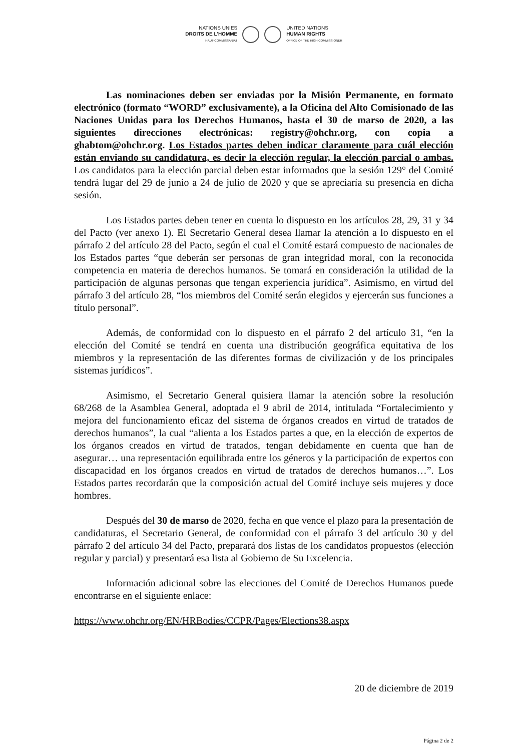NATIONS UNIES
DROITS DE L'HOMME
HAUT-COMMISSARIAT
UNITED NATIONS
HUMAN RIGHTS
OFFICE OF THE HIGH COMMISSIONER
Las nominaciones deben ser enviadas por la Misión Permanente, en formato electrónico (formato “WORD” exclusivamente), a la Oficina del Alto Comisionado de las Naciones Unidas para los Derechos Humanos, hasta el 30 de marso de 2020, a las siguientes direcciones electrónicas: registry@ohchr.org, con copia a ghabtom@ohchr.org. Los Estados partes deben indicar claramente para cuál elección están enviando su candidatura, es decir la elección regular, la elección parcial o ambas. Los candidatos para la elección parcial deben estar informados que la sesión 129° del Comité tendrá lugar del 29 de junio a 24 de julio de 2020 y que se apreciaría su presencia en dicha sesión.
Los Estados partes deben tener en cuenta lo dispuesto en los artículos 28, 29, 31 y 34 del Pacto (ver anexo 1). El Secretario General desea llamar la atención a lo dispuesto en el párrafo 2 del artículo 28 del Pacto, según el cual el Comité estará compuesto de nacionales de los Estados partes “que deberán ser personas de gran integridad moral, con la reconocida competencia en materia de derechos humanos. Se tomará en consideración la utilidad de la participación de algunas personas que tengan experiencia jurídica”. Asimismo, en virtud del párrafo 3 del artículo 28, “los miembros del Comité serán elegidos y ejercerán sus funciones a título personal”.
Además, de conformidad con lo dispuesto en el párrafo 2 del artículo 31, “en la elección del Comité se tendrá en cuenta una distribución geográfica equitativa de los miembros y la representación de las diferentes formas de civilización y de los principales sistemas jurídicos”.
Asimismo, el Secretario General quisiera llamar la atención sobre la resolución 68/268 de la Asamblea General, adoptada el 9 abril de 2014, intitulada “Fortalecimiento y mejora del funcionamiento eficaz del sistema de órganos creados en virtud de tratados de derechos humanos”, la cual “alienta a los Estados partes a que, en la elección de expertos de los órganos creados en virtud de tratados, tengan debidamente en cuenta que han de asegurar… una representación equilibrada entre los géneros y la participación de expertos con discapacidad en los órganos creados en virtud de tratados de derechos humanos…”. Los Estados partes recordarán que la composición actual del Comité incluye seis mujeres y doce hombres.
Después del 30 de marso de 2020, fecha en que vence el plazo para la presentación de candidaturas, el Secretario General, de conformidad con el párrafo 3 del artículo 30 y del párrafo 2 del artículo 34 del Pacto, preparará dos listas de los candidatos propuestos (elección regular y parcial) y presentará esa lista al Gobierno de Su Excelencia.
Información adicional sobre las elecciones del Comité de Derechos Humanos puede encontrarse en el siguiente enlace:
https://www.ohchr.org/EN/HRBodies/CCPR/Pages/Elections38.aspx
20 de diciembre de 2019
Página 2 de 2